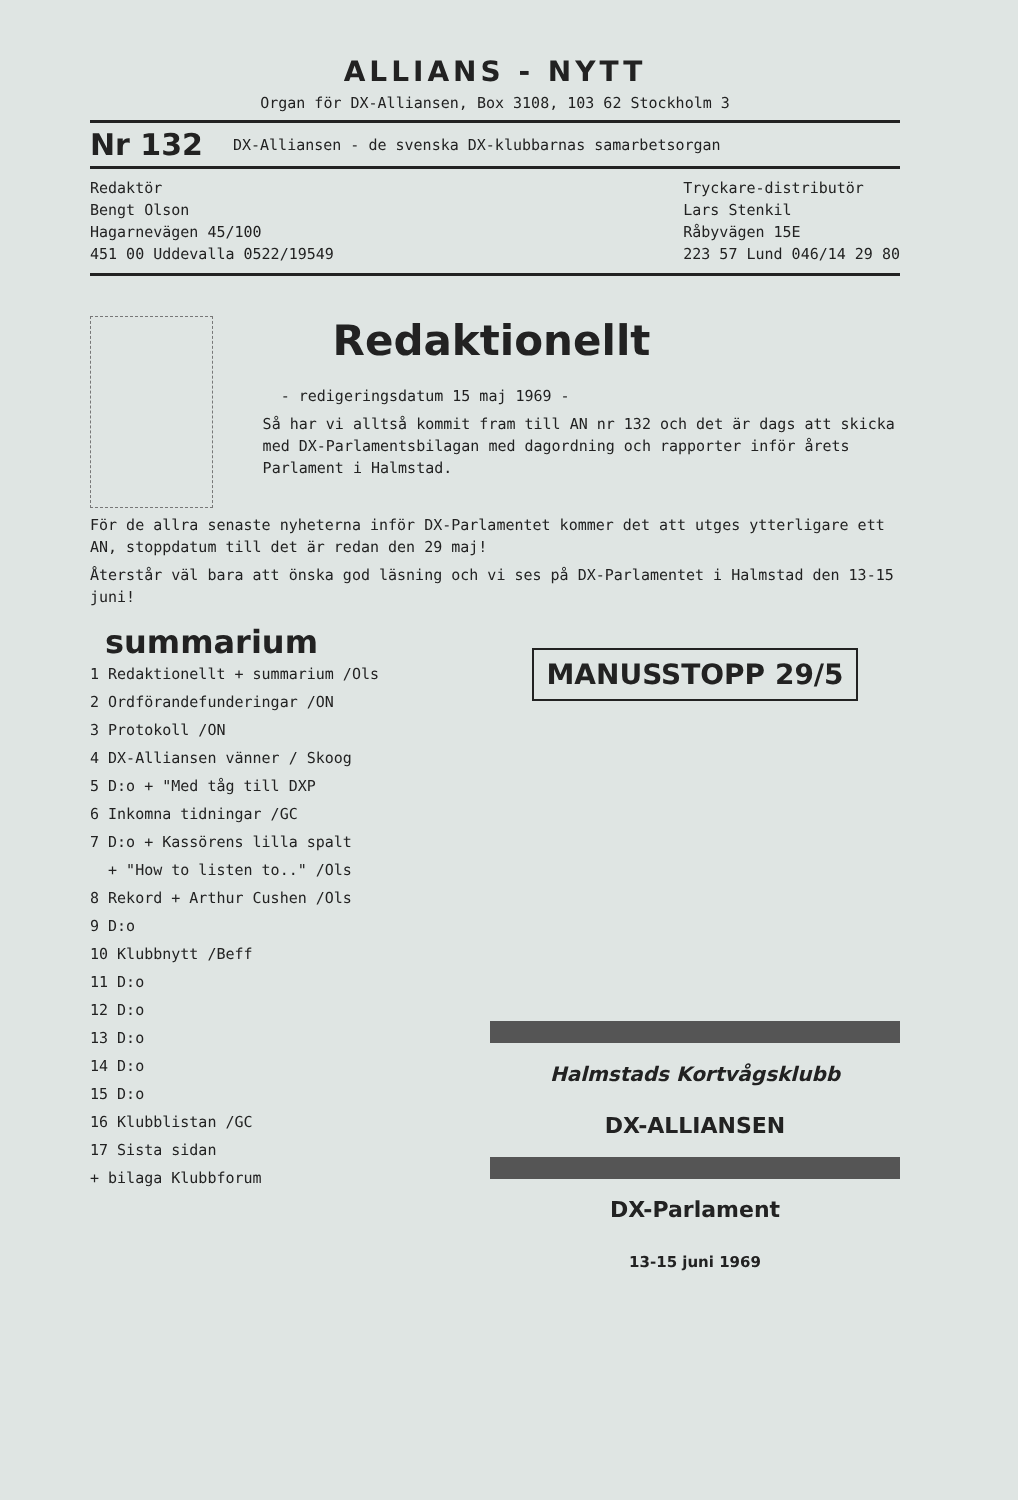ALLIANS - NYTT
Organ för DX-Alliansen, Box 3108, 103 62 Stockholm 3
Nr 132 DX-Alliansen - de svenska DX-klubbarnas samarbetsorgan
Redaktör
Bengt Olson
Hagarnevägen 45/100
451 00 Uddevalla 0522/19549
Tryckare-distributör
Lars Stenkil
Råbyvägen 15E
223 57 Lund 046/14 29 80
Redaktionellt
- redigeringsdatum 15 maj 1969 -
Så har vi alltså kommit fram till AN nr 132 och det är dags att skicka med DX-Parlamentsbilagan med dagordning och rapporter inför årets Parlament i Halmstad.
För de allra senaste nyheterna inför DX-Parlamentet kommer det att utges ytterligare ett AN, stoppdatum till det är redan den 29 maj!
Återstår väl bara att önska god läsning och vi ses på DX-Parlamentet i Halmstad den 13-15 juni!
summarium
1 Redaktionellt + summarium /Ols
2 Ordförandefunderingar /ON
3 Protokoll /ON
4 DX-Alliansen vänner / Skoog
5 D:o + "Med tåg till DXP
6 Inkomna tidningar /GC
7 D:o + Kassörens lilla spalt
+ "How to listen to.." /Ols
8 Rekord + Arthur Cushen /Ols
9 D:o
10 Klubbnytt /Beff
11 D:o
12 D:o
13 D:o
14 D:o
15 D:o
16 Klubblistan /GC
17 Sista sidan
+ bilaga Klubbforum
MANUSSTOPP 29/5
Halmstads Kortvågsklubb
DX-ALLIANSEN
DX-Parlament
13-15 juni 1969